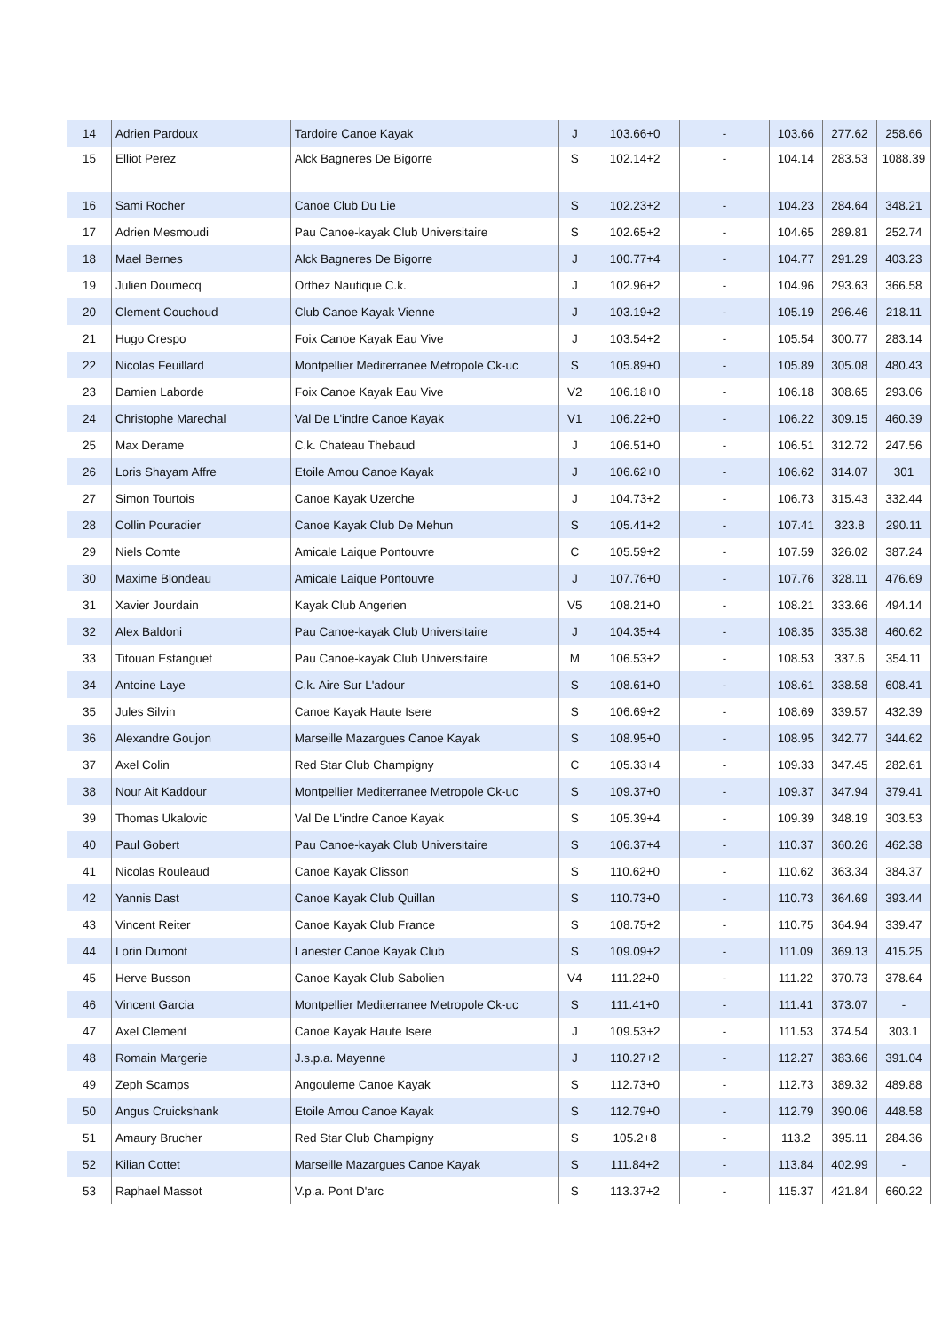| 14 | Adrien Pardoux | Tardoire Canoe Kayak | J | 103.66+0 | - | 103.66 | 277.62 | 258.66 |
| 15 | Elliot Perez | Alck Bagneres De Bigorre | S | 102.14+2 | - | 104.14 | 283.53 | 1088.39 |
| 16 | Sami Rocher | Canoe Club Du Lie | S | 102.23+2 | - | 104.23 | 284.64 | 348.21 |
| 17 | Adrien Mesmoudi | Pau Canoe-kayak Club Universitaire | S | 102.65+2 | - | 104.65 | 289.81 | 252.74 |
| 18 | Mael Bernes | Alck Bagneres De Bigorre | J | 100.77+4 | - | 104.77 | 291.29 | 403.23 |
| 19 | Julien Doumecq | Orthez Nautique C.k. | J | 102.96+2 | - | 104.96 | 293.63 | 366.58 |
| 20 | Clement Couchoud | Club Canoe Kayak Vienne | J | 103.19+2 | - | 105.19 | 296.46 | 218.11 |
| 21 | Hugo Crespo | Foix Canoe Kayak Eau Vive | J | 103.54+2 | - | 105.54 | 300.77 | 283.14 |
| 22 | Nicolas Feuillard | Montpellier Mediterranee Metropole Ck-uc | S | 105.89+0 | - | 105.89 | 305.08 | 480.43 |
| 23 | Damien Laborde | Foix Canoe Kayak Eau Vive | V2 | 106.18+0 | - | 106.18 | 308.65 | 293.06 |
| 24 | Christophe Marechal | Val De L'indre Canoe Kayak | V1 | 106.22+0 | - | 106.22 | 309.15 | 460.39 |
| 25 | Max Derame | C.k. Chateau Thebaud | J | 106.51+0 | - | 106.51 | 312.72 | 247.56 |
| 26 | Loris Shayam Affre | Etoile Amou Canoe Kayak | J | 106.62+0 | - | 106.62 | 314.07 | 301 |
| 27 | Simon Tourtois | Canoe Kayak Uzerche | J | 104.73+2 | - | 106.73 | 315.43 | 332.44 |
| 28 | Collin Pouradier | Canoe Kayak Club De Mehun | S | 105.41+2 | - | 107.41 | 323.8 | 290.11 |
| 29 | Niels Comte | Amicale Laique Pontouvre | C | 105.59+2 | - | 107.59 | 326.02 | 387.24 |
| 30 | Maxime Blondeau | Amicale Laique Pontouvre | J | 107.76+0 | - | 107.76 | 328.11 | 476.69 |
| 31 | Xavier Jourdain | Kayak Club Angerien | V5 | 108.21+0 | - | 108.21 | 333.66 | 494.14 |
| 32 | Alex Baldoni | Pau Canoe-kayak Club Universitaire | J | 104.35+4 | - | 108.35 | 335.38 | 460.62 |
| 33 | Titouan Estanguet | Pau Canoe-kayak Club Universitaire | M | 106.53+2 | - | 108.53 | 337.6 | 354.11 |
| 34 | Antoine Laye | C.k. Aire Sur L'adour | S | 108.61+0 | - | 108.61 | 338.58 | 608.41 |
| 35 | Jules Silvin | Canoe Kayak Haute Isere | S | 106.69+2 | - | 108.69 | 339.57 | 432.39 |
| 36 | Alexandre Goujon | Marseille Mazargues Canoe Kayak | S | 108.95+0 | - | 108.95 | 342.77 | 344.62 |
| 37 | Axel Colin | Red Star Club Champigny | C | 105.33+4 | - | 109.33 | 347.45 | 282.61 |
| 38 | Nour Ait Kaddour | Montpellier Mediterranee Metropole Ck-uc | S | 109.37+0 | - | 109.37 | 347.94 | 379.41 |
| 39 | Thomas Ukalovic | Val De L'indre Canoe Kayak | S | 105.39+4 | - | 109.39 | 348.19 | 303.53 |
| 40 | Paul Gobert | Pau Canoe-kayak Club Universitaire | S | 106.37+4 | - | 110.37 | 360.26 | 462.38 |
| 41 | Nicolas Rouleaud | Canoe Kayak Clisson | S | 110.62+0 | - | 110.62 | 363.34 | 384.37 |
| 42 | Yannis Dast | Canoe Kayak Club Quillan | S | 110.73+0 | - | 110.73 | 364.69 | 393.44 |
| 43 | Vincent Reiter | Canoe Kayak Club France | S | 108.75+2 | - | 110.75 | 364.94 | 339.47 |
| 44 | Lorin Dumont | Lanester Canoe Kayak Club | S | 109.09+2 | - | 111.09 | 369.13 | 415.25 |
| 45 | Herve Busson | Canoe Kayak Club Sabolien | V4 | 111.22+0 | - | 111.22 | 370.73 | 378.64 |
| 46 | Vincent Garcia | Montpellier Mediterranee Metropole Ck-uc | S | 111.41+0 | - | 111.41 | 373.07 | - |
| 47 | Axel Clement | Canoe Kayak Haute Isere | J | 109.53+2 | - | 111.53 | 374.54 | 303.1 |
| 48 | Romain Margerie | J.s.p.a. Mayenne | J | 110.27+2 | - | 112.27 | 383.66 | 391.04 |
| 49 | Zeph Scamps | Angouleme Canoe Kayak | S | 112.73+0 | - | 112.73 | 389.32 | 489.88 |
| 50 | Angus Cruickshank | Etoile Amou Canoe Kayak | S | 112.79+0 | - | 112.79 | 390.06 | 448.58 |
| 51 | Amaury Brucher | Red Star Club Champigny | S | 105.2+8 | - | 113.2 | 395.11 | 284.36 |
| 52 | Kilian Cottet | Marseille Mazargues Canoe Kayak | S | 111.84+2 | - | 113.84 | 402.99 | - |
| 53 | Raphael Massot | V.p.a. Pont D'arc | S | 113.37+2 | - | 115.37 | 421.84 | 660.22 |